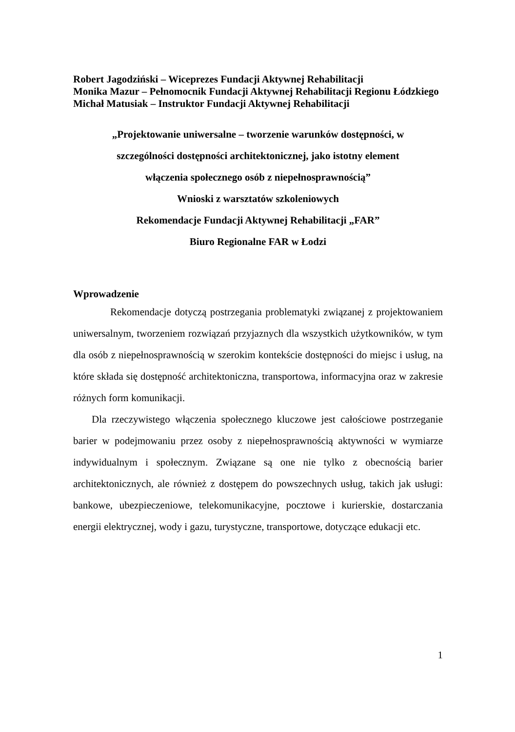Robert Jagodziński – Wiceprezes Fundacji Aktywnej Rehabilitacji
Monika Mazur – Pełnomocnik Fundacji Aktywnej Rehabilitacji Regionu Łódzkiego
Michał Matusiak – Instruktor Fundacji Aktywnej Rehabilitacji
„Projektowanie uniwersalne – tworzenie warunków dostępności, w
szczególności dostępności architektonicznej, jako istotny element
włączenia społecznego osób z niepełnosprawnością”
Wnioski z warsztatów szkoleniowych
Rekomendacje Fundacji Aktywnej Rehabilitacji „FAR”
Biuro Regionalne FAR w Łodzi
Wprowadzenie
Rekomendacje dotyczą postrzegania problematyki związanej z projektowaniem uniwersalnym, tworzeniem rozwiązań przyjaznych dla wszystkich użytkowników, w tym dla osób z niepełnosprawnością w szerokim kontekście dostępności do miejsc i usług, na które składa się dostępność architektoniczna, transportowa, informacyjna oraz w zakresie różnych form komunikacji.
Dla rzeczywistego włączenia społecznego kluczowe jest całościowe postrzeganie barier w podejmowaniu przez osoby z niepełnosprawnością aktywności w wymiarze indywidualnym i społecznym. Związane są one nie tylko z obecnością barier architektonicznych, ale również z dostępem do powszechnych usług, takich jak usługi: bankowe, ubezpieczeniowe, telekomunikacyjne, pocztowe i kurierskie, dostarczania energii elektrycznej, wody i gazu, turystyczne, transportowe, dotyczące edukacji etc.
1